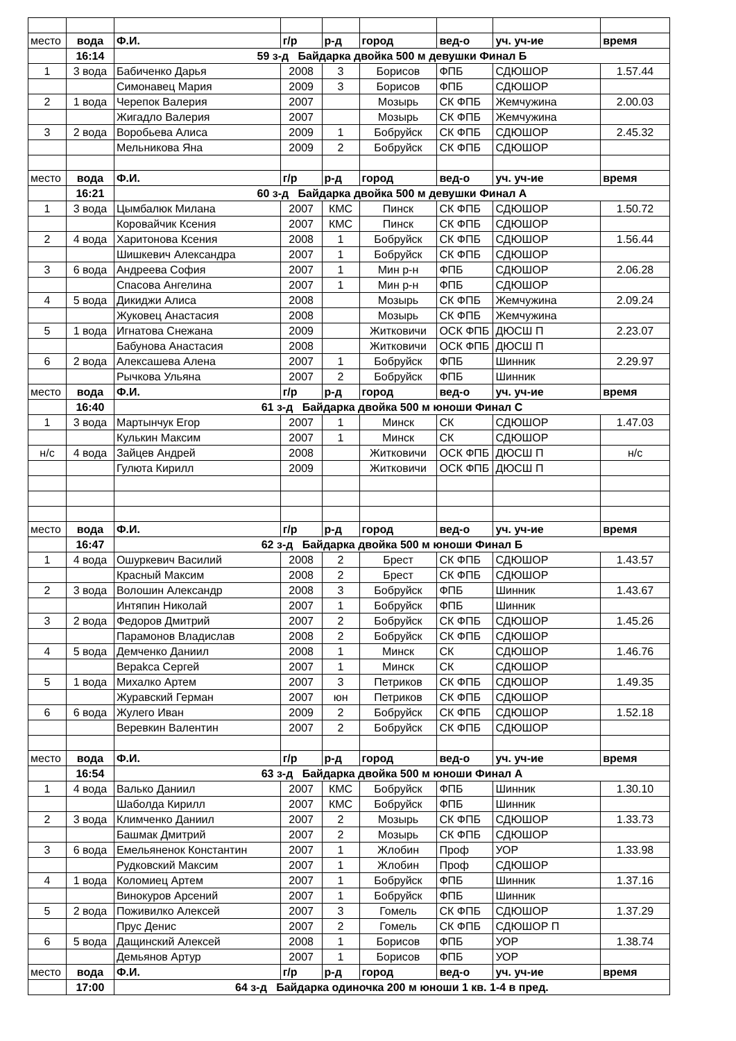| место | вода | Ф.И. | г/р | р-д | город | вед-о | уч. уч-ие | время |
| | 16:14 | 59 з-д Байдарка двойка 500 м девушки Финал Б | | | | | | |
| 1 | 3 вода | Бабиченко Дарья | 2008 | 3 | Борисов | ФПБ | СДЮШОР | 1.57.44 |
| | | Симонавец Мария | 2009 | 3 | Борисов | ФПБ | СДЮШОР | |
| 2 | 1 вода | Черепок Валерия | 2007 | | Мозырь | СК ФПБ | Жемчужина | 2.00.03 |
| | | Жигадло Валерия | 2007 | | Мозырь | СК ФПБ | Жемчужина | |
| 3 | 2 вода | Воробьева Алиса | 2009 | 1 | Бобруйск | СК ФПБ | СДЮШОР | 2.45.32 |
| | | Мельникова Яна | 2009 | 2 | Бобруйск | СК ФПБ | СДЮШОР | |
| место | вода | Ф.И. | г/р | р-д | город | вед-о | уч. уч-ие | время |
| | 16:21 | 60 з-д Байдарка двойка 500 м девушки Финал А | | | | | | |
| 1 | 3 вода | Цымбалюк Милана | 2007 | КМС | Пинск | СК ФПБ | СДЮШОР | 1.50.72 |
| | | Коровайчик Ксения | 2007 | КМС | Пинск | СК ФПБ | СДЮШОР | |
| 2 | 4 вода | Харитонова Ксения | 2008 | 1 | Бобруйск | СК ФПБ | СДЮШОР | 1.56.44 |
| | | Шишкевич Александра | 2007 | 1 | Бобруйск | СК ФПБ | СДЮШОР | |
| 3 | 6 вода | Андреева София | 2007 | 1 | Мин р-н | ФПБ | СДЮШОР | 2.06.28 |
| | | Спасова Ангелина | 2007 | 1 | Мин р-н | ФПБ | СДЮШОР | |
| 4 | 5 вода | Дикиджи Алиса | 2008 | | Мозырь | СК ФПБ | Жемчужина | 2.09.24 |
| | | Жуковец Анастасия | 2008 | | Мозырь | СК ФПБ | Жемчужина | |
| 5 | 1 вода | Игнатова Снежана | 2009 | | Житковичи | ОСК ФПБ | ДЮСШ П | 2.23.07 |
| | | Бабунова Анастасия | 2008 | | Житковичи | ОСК ФПБ | ДЮСШ П | |
| 6 | 2 вода | Алексашева Алена | 2007 | 1 | Бобруйск | ФПБ | Шинник | 2.29.97 |
| | | Рычкова Ульяна | 2007 | 2 | Бобруйск | ФПБ | Шинник | |
| место | вода | Ф.И. | г/р | р-д | город | вед-о | уч. уч-ие | время |
| | 16:40 | 61 з-д Байдарка двойка 500 м юноши Финал С | | | | | | |
| 1 | 3 вода | Мартынчук Егор | 2007 | 1 | Минск | СК | СДЮШОР | 1.47.03 |
| | | Кулькин Максим | 2007 | 1 | Минск | СК | СДЮШОР | |
| н/с | 4 вода | Зайцев Андрей | 2008 | | Житковичи | ОСК ФПБ | ДЮСШ П | н/с |
| | | Гулюта Кирилл | 2009 | | Житковичи | ОСК ФПБ | ДЮСШ П | |
| место | вода | Ф.И. | г/р | р-д | город | вед-о | уч. уч-ие | время |
| | 16:47 | 62 з-д Байдарка двойка 500 м юноши Финал Б | | | | | | |
| 1 | 4 вода | Ошуркевич Василий | 2008 | 2 | Брест | СК ФПБ | СДЮШОР | 1.43.57 |
| | | Красный Максим | 2008 | 2 | Брест | СК ФПБ | СДЮШОР | |
| 2 | 3 вода | Волошин Александр | 2008 | 3 | Бобруйск | ФПБ | Шинник | 1.43.67 |
| | | Интяпин Николай | 2007 | 1 | Бобруйск | ФПБ | Шинник | |
| 3 | 2 вода | Федоров Дмитрий | 2007 | 2 | Бобруйск | СК ФПБ | СДЮШОР | 1.45.26 |
| | | Парамонов Владислав | 2008 | 2 | Бобруйск | СК ФПБ | СДЮШОР | |
| 4 | 5 вода | Демченко Даниил | 2008 | 1 | Минск | СК | СДЮШОР | 1.46.76 |
| | | Верakса Сергей | 2007 | 1 | Минск | СК | СДЮШОР | |
| 5 | 1 вода | Михалко Артем | 2007 | 3 | Петриков | СК ФПБ | СДЮШОР | 1.49.35 |
| | | Журавский Герман | 2007 | юн | Петриков | СК ФПБ | СДЮШОР | |
| 6 | 6 вода | Жулего Иван | 2009 | 2 | Бобруйск | СК ФПБ | СДЮШОР | 1.52.18 |
| | | Веревкин Валентин | 2007 | 2 | Бобруйск | СК ФПБ | СДЮШОР | |
| место | вода | Ф.И. | г/р | р-д | город | вед-о | уч. уч-ие | время |
| | 16:54 | 63 з-д Байдарка двойка 500 м юноши Финал А | | | | | | |
| 1 | 4 вода | Валько Даниил | 2007 | КМС | Бобруйск | ФПБ | Шинник | 1.30.10 |
| | | Шаболда Кирилл | 2007 | КМС | Бобруйск | ФПБ | Шинник | |
| 2 | 3 вода | Климченко Даниил | 2007 | 2 | Мозырь | СК ФПБ | СДЮШОР | 1.33.73 |
| | | Башмак Дмитрий | 2007 | 2 | Мозырь | СК ФПБ | СДЮШОР | |
| 3 | 6 вода | Емельяненок Константин | 2007 | 1 | Жлобин | Проф | УОР | 1.33.98 |
| | | Рудковский Максим | 2007 | 1 | Жлобин | Проф | СДЮШОР | |
| 4 | 1 вода | Коломиец Артем | 2007 | 1 | Бобруйск | ФПБ | Шинник | 1.37.16 |
| | | Винокуров Арсений | 2007 | 1 | Бобруйск | ФПБ | Шинник | |
| 5 | 2 вода | Поживилко Алексей | 2007 | 3 | Гомель | СК ФПБ | СДЮШОР | 1.37.29 |
| | | Прус Денис | 2007 | 2 | Гомель | СК ФПБ | СДЮШОР П | |
| 6 | 5 вода | Дащинский Алексей | 2008 | 1 | Борисов | ФПБ | УОР | 1.38.74 |
| | | Демьянов Артур | 2007 | 1 | Борисов | ФПБ | УОР | |
| место | вода | Ф.И. | г/р | р-д | город | вед-о | уч. уч-ие | время |
| | 17:00 | 64 з-д Байдарка одиночка 200 м юноши 1 кв. 1-4 в пред. | | | | | | |